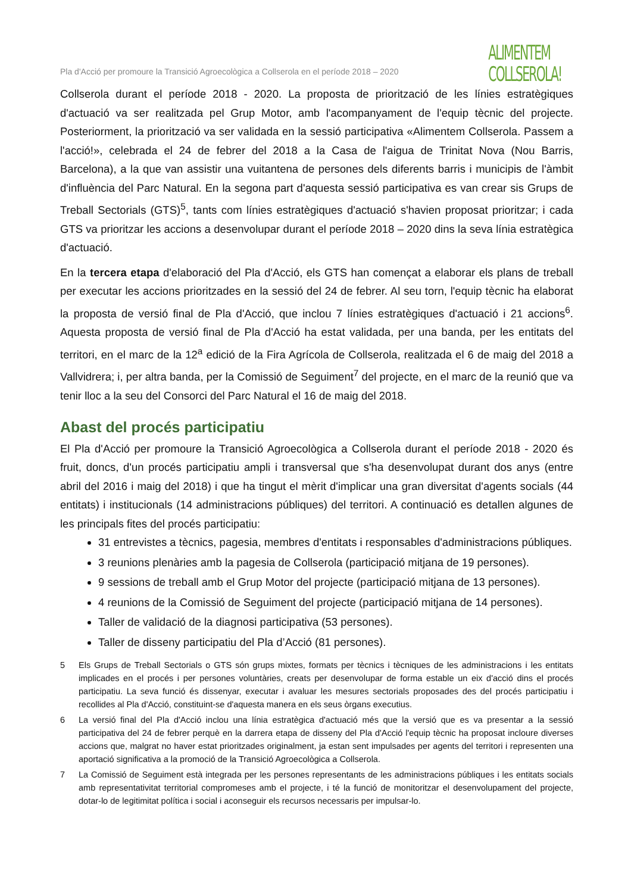Pla d'Acció per promoure la Transició Agroecològica a Collserola en el període 2018 – 2020
ALIMENTEM
COLLSEROLA!
Collserola durant el període 2018 - 2020. La proposta de priorització de les línies estratègiques d'actuació va ser realitzada pel Grup Motor, amb l'acompanyament de l'equip tècnic del projecte. Posteriorment, la priorització va ser validada en la sessió participativa «Alimentem Collserola. Passem a l'acció!», celebrada el 24 de febrer del 2018 a la Casa de l'aigua de Trinitat Nova (Nou Barris, Barcelona), a la que van assistir una vuitantena de persones dels diferents barris i municipis de l'àmbit d'influència del Parc Natural. En la segona part d'aquesta sessió participativa es van crear sis Grups de Treball Sectorials (GTS)<sup>5</sup>, tants com línies estratègiques d'actuació s'havien proposat prioritzar; i cada GTS va prioritzar les accions a desenvolupar durant el període 2018 – 2020 dins la seva línia estratègica d'actuació.
En la tercera etapa d'elaboració del Pla d'Acció, els GTS han començat a elaborar els plans de treball per executar les accions prioritzades en la sessió del 24 de febrer. Al seu torn, l'equip tècnic ha elaborat la proposta de versió final de Pla d'Acció, que inclou 7 línies estratègiques d'actuació i 21 accions<sup>6</sup>. Aquesta proposta de versió final de Pla d'Acció ha estat validada, per una banda, per les entitats del territori, en el marc de la 12<sup>a</sup> edició de la Fira Agrícola de Collserola, realitzada el 6 de maig del 2018 a Vallvidrera; i, per altra banda, per la Comissió de Seguiment<sup>7</sup> del projecte, en el marc de la reunió que va tenir lloc a la seu del Consorci del Parc Natural el 16 de maig del 2018.
Abast del procés participatiu
El Pla d'Acció per promoure la Transició Agroecològica a Collserola durant el període 2018 - 2020 és fruit, doncs, d'un procés participatiu ampli i transversal que s'ha desenvolupat durant dos anys (entre abril del 2016 i maig del 2018) i que ha tingut el mèrit d'implicar una gran diversitat d'agents socials (44 entitats) i institucionals (14 administracions públiques) del territori. A continuació es detallen algunes de les principals fites del procés participatiu:
31 entrevistes a tècnics, pagesia, membres d'entitats i responsables d'administracions públiques.
3 reunions plenàries amb la pagesia de Collserola (participació mitjana de 19 persones).
9 sessions de treball amb el Grup Motor del projecte (participació mitjana de 13 persones).
4 reunions de la Comissió de Seguiment del projecte (participació mitjana de 14 persones).
Taller de validació de la diagnosi participativa (53 persones).
Taller de disseny participatiu del Pla d’Acció (81 persones).
5 Els Grups de Treball Sectorials o GTS són grups mixtes, formats per tècnics i tècniques de les administracions i les entitats implicades en el procés i per persones voluntàries, creats per desenvolupar de forma estable un eix d'acció dins el procés participatiu. La seva funció és dissenyar, executar i avaluar les mesures sectorials proposades des del procés participatiu i recollides al Pla d'Acció, constituint-se d'aquesta manera en els seus òrgans executius.
6 La versió final del Pla d'Acció inclou una línia estratègica d'actuació més que la versió que es va presentar a la sessió participativa del 24 de febrer perquè en la darrera etapa de disseny del Pla d'Acció l'equip tècnic ha proposat incloure diverses accions que, malgrat no haver estat prioritzades originalment, ja estan sent impulsades per agents del territori i representen una aportació significativa a la promoció de la Transició Agroecològica a Collserola.
7 La Comissió de Seguiment està integrada per les persones representants de les administracions públiques i les entitats socials amb representativitat territorial compromeses amb el projecte, i té la funció de monitoritzar el desenvolupament del projecte, dotar-lo de legitimitat política i social i aconseguir els recursos necessaris per impulsar-lo.